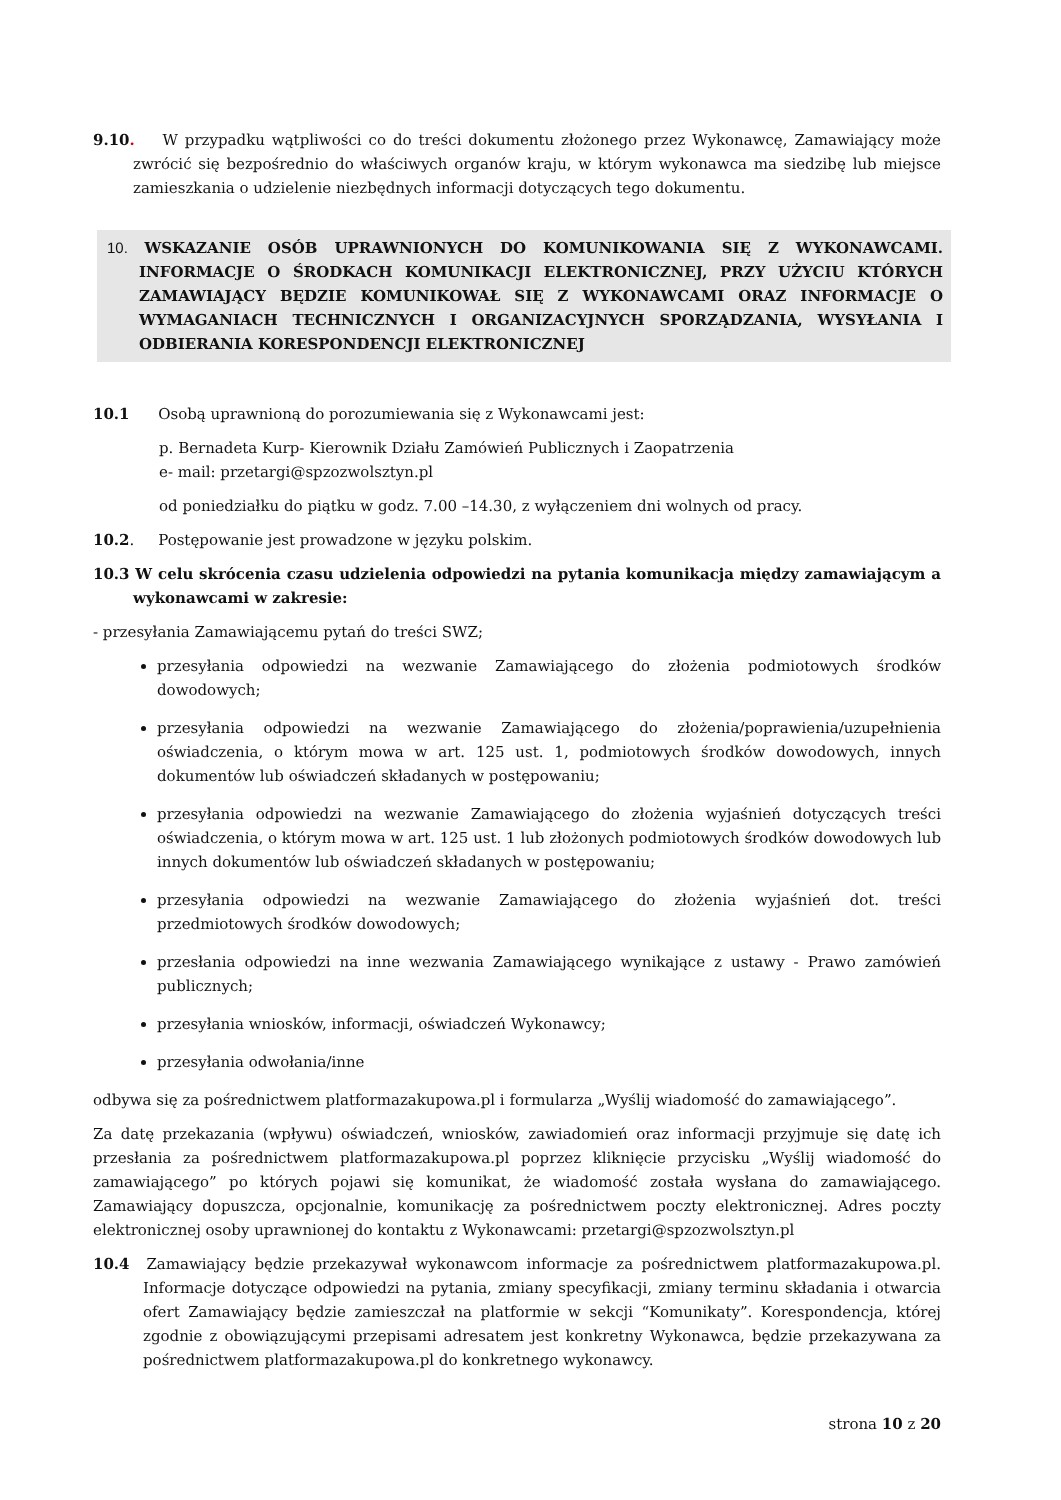9.10. W przypadku wątpliwości co do treści dokumentu złożonego przez Wykonawcę, Zamawiający może zwrócić się bezpośrednio do właściwych organów kraju, w którym wykonawca ma siedzibę lub miejsce zamieszkania o udzielenie niezbędnych informacji dotyczących tego dokumentu.
10. WSKAZANIE OSÓB UPRAWNIONYCH DO KOMUNIKOWANIA SIĘ Z WYKONAWCAMI. INFORMACJE O ŚRODKACH KOMUNIKACJI ELEKTRONICZNEJ, PRZY UŻYCIU KTÓRYCH ZAMAWIAJĄCY BĘDZIE KOMUNIKOWAŁ SIĘ Z WYKONAWCAMI ORAZ INFORMACJE O WYMAGANIACH TECHNICZNYCH I ORGANIZACYJNYCH SPORZĄDZANIA, WYSYŁANIA I ODBIERANIA KORESPONDENCJI ELEKTRONICZNEJ
10.1 Osobą uprawnioną do porozumiewania się z Wykonawcami jest:
p. Bernadeta Kurp- Kierownik Działu Zamówień Publicznych i Zaopatrzenia
e- mail: przetargi@spzozwolsztyn.pl
od poniedziałku do piątku w godz. 7.00 –14.30, z wyłączeniem dni wolnych od pracy.
10.2. Postępowanie jest prowadzone w języku polskim.
10.3 W celu skrócenia czasu udzielenia odpowiedzi na pytania komunikacja między zamawiającym a wykonawcami w zakresie:
- przesyłania Zamawiającemu pytań do treści SWZ;
przesyłania odpowiedzi na wezwanie Zamawiającego do złożenia podmiotowych środków dowodowych;
przesyłania odpowiedzi na wezwanie Zamawiającego do złożenia/poprawienia/uzupełnienia oświadczenia, o którym mowa w art. 125 ust. 1, podmiotowych środków dowodowych, innych dokumentów lub oświadczeń składanych w postępowaniu;
przesyłania odpowiedzi na wezwanie Zamawiającego do złożenia wyjaśnień dotyczących treści oświadczenia, o którym mowa w art. 125 ust. 1 lub złożonych podmiotowych środków dowodowych lub innych dokumentów lub oświadczeń składanych w postępowaniu;
przesyłania odpowiedzi na wezwanie Zamawiającego do złożenia wyjaśnień dot. treści przedmiotowych środków dowodowych;
przesłania odpowiedzi na inne wezwania Zamawiającego wynikające z ustawy - Prawo zamówień publicznych;
przesyłania wniosków, informacji, oświadczeń Wykonawcy;
przesyłania odwołania/inne
odbywa się za pośrednictwem platformazakupowa.pl i formularza „Wyślij wiadomość do zamawiającego”.
Za datę przekazania (wpływu) oświadczeń, wniosków, zawiadomień oraz informacji przyjmuje się datę ich przesłania za pośrednictwem platformazakupowa.pl poprzez kliknięcie przycisku „Wyślij wiadomość do zamawiającego” po których pojawi się komunikat, że wiadomość została wysłana do zamawiającego. Zamawiający dopuszcza, opcjonalnie, komunikację za pośrednictwem poczty elektronicznej. Adres poczty elektronicznej osoby uprawnionej do kontaktu z Wykonawcami: przetargi@spzozwolsztyn.pl
10.4 Zamawiający będzie przekazywał wykonawcom informacje za pośrednictwem platformazakupowa.pl. Informacje dotyczące odpowiedzi na pytania, zmiany specyfikacji, zmiany terminu składania i otwarcia ofert Zamawiający będzie zamieszczał na platformie w sekcji “Komunikaty”. Korespondencja, której zgodnie z obowiązującymi przepisami adresatem jest konkretny Wykonawca, będzie przekazywana za pośrednictwem platformazakupowa.pl do konkretnego wykonawcy.
strona 10 z 20